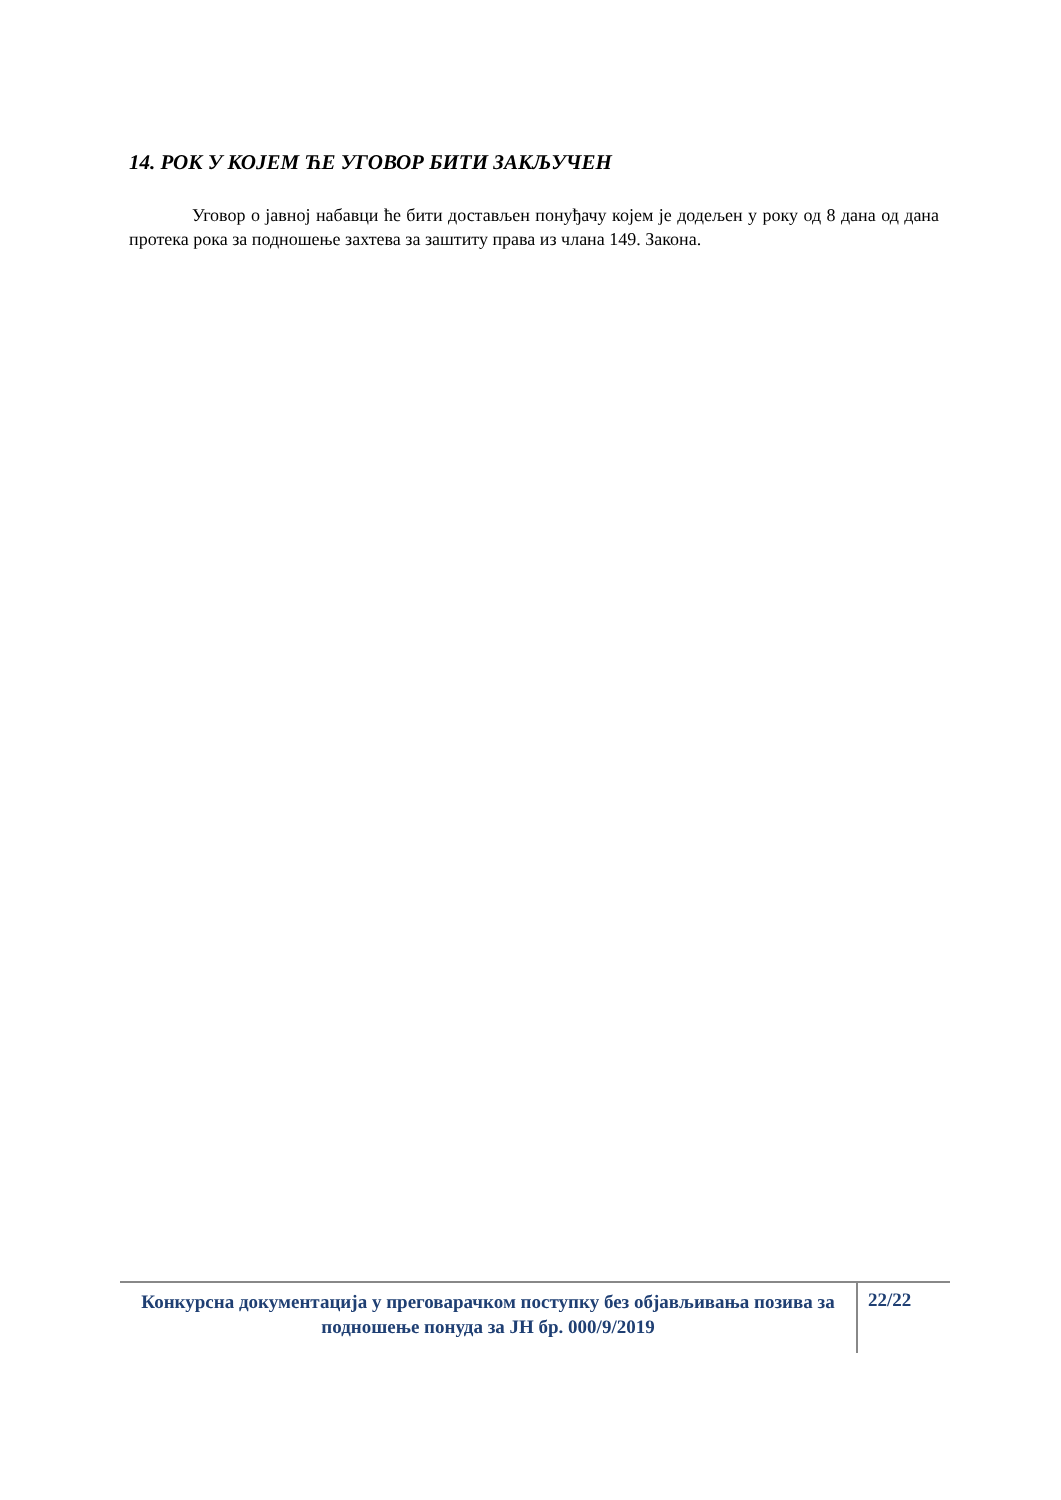14. РОК У КОЈЕМ ЋЕ УГОВОР БИТИ ЗАКЉУЧЕН
Уговор о јавној набавци ће бити достављен понуђачу којем је додељен у року од 8 дана од дана протека рока за подношење захтева за заштиту права из члана 149. Закона.
Конкурсна документација у преговарачком поступку без објављивања позива за подношење понуда за ЈН бр. 000/9/2019
22/22